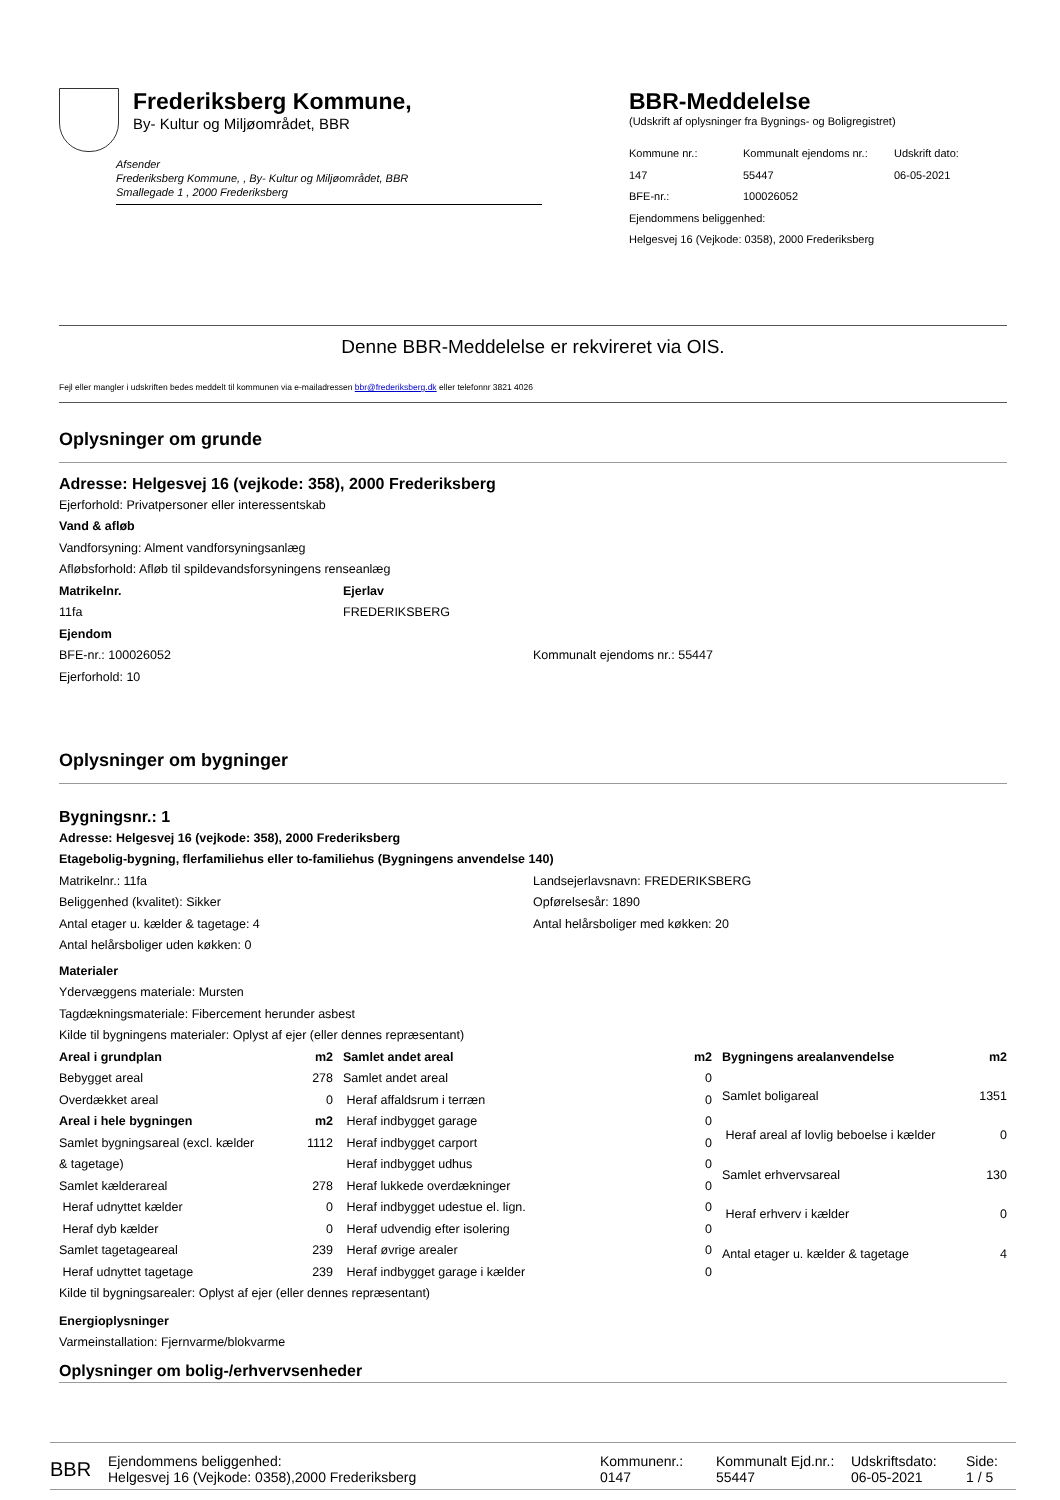Frederiksberg Kommune,
By- Kultur og Miljøområdet, BBR
Afsender
Frederiksberg Kommune, , By- Kultur og Miljøområdet, BBR
Smallegade 1 , 2000 Frederiksberg
BBR-Meddelelse
(Udskrift af oplysninger fra Bygnings- og Boligregistret)
| Kommune nr.: | Kommunalt ejendoms nr.: | Udskrift dato: |
| 147 | 55447 | 06-05-2021 |
| BFE-nr.: | 100026052 | |
| Ejendommens beliggenhed: | | |
| Helgesvej 16 (Vejkode: 0358), 2000 Frederiksberg | | |
Denne BBR-Meddelelse er rekvireret via OIS.
Fejl eller mangler i udskriften bedes meddelt til kommunen via e-mailadressen bbr@frederiksberg.dk eller telefonnr 3821 4026
Oplysninger om grunde
Adresse: Helgesvej 16 (vejkode: 358), 2000 Frederiksberg
Ejerforhold: Privatpersoner eller interessentskab
Vand & afløb
Vandforsyning: Alment vandforsyningsanlæg
Afløbsforhold: Afløb til spildevandsforsyningens renseanlæg
Matrikelnr.
11fa
Ejerlav
FREDERIKSBERG
Ejendom
BFE-nr.: 100026052
Ejerforhold: 10
Kommunalt ejendoms nr.: 55447
Oplysninger om bygninger
Bygningsnr.: 1
Adresse: Helgesvej 16 (vejkode: 358), 2000 Frederiksberg
Etagebolig-bygning, flerfamiliehus eller to-familiehus (Bygningens anvendelse 140)
Matrikelnr.: 11fa
Beliggenhed (kvalitet): Sikker
Antal etager u. kælder & tagetage: 4
Antal helårsboliger uden køkken: 0
Landsejerlavsnavn: FREDERIKSBERG
Opførelsesår: 1890
Antal helårsboliger med køkken: 20
Materialer
Ydervæggens materiale: Mursten
Tagdækningsmateriale: Fibercement herunder asbest
Kilde til bygningens materialer: Oplyst af ejer (eller dennes repræsentant)
| Areal i grundplan | m2 |
| Bebygget areal | 278 |
| Overdækket areal | 0 |
| Areal i hele bygningen | m2 |
| Samlet bygningsareal (excl. kælder & tagetage) | 1112 |
| Samlet kælderareal | 278 |
| Heraf udnyttet kælder | 0 |
| Heraf dyb kælder | 0 |
| Samlet tagetageareal | 239 |
| Heraf udnyttet tagetage | 239 |
| Samlet andet areal | m2 |
| Samlet andet areal | 0 |
| Heraf affaldsrum i terræn | 0 |
| Heraf indbygget garage | 0 |
| Heraf indbygget carport | 0 |
| Heraf indbygget udhus | 0 |
| Heraf lukkede overdækninger | 0 |
| Heraf indbygget udestue el. lign. | 0 |
| Heraf udvendig efter isolering | 0 |
| Heraf øvrige arealer | 0 |
| Heraf indbygget garage i kælder | 0 |
| Bygningens arealanvendelse | m2 |
| Samlet boligareal | 1351 |
| Heraf areal af lovlig beboelse i kælder | 0 |
| Samlet erhvervsareal | 130 |
| Heraf erhverv i kælder | 0 |
| Antal etager u. kælder & tagetage | 4 |
Kilde til bygningsarealer: Oplyst af ejer (eller dennes repræsentant)
Energioplysninger
Varmeinstallation: Fjernvarme/blokvarme
Oplysninger om bolig-/erhvervsenheder
BBR
Ejendommens beliggenhed:
Helgesvej 16 (Vejkode: 0358),2000 Frederiksberg
Kommunenr.:
0147
Kommunalt Ejd.nr.:
55447
Udskriftsdato:
06-05-2021
Side:
1 / 5